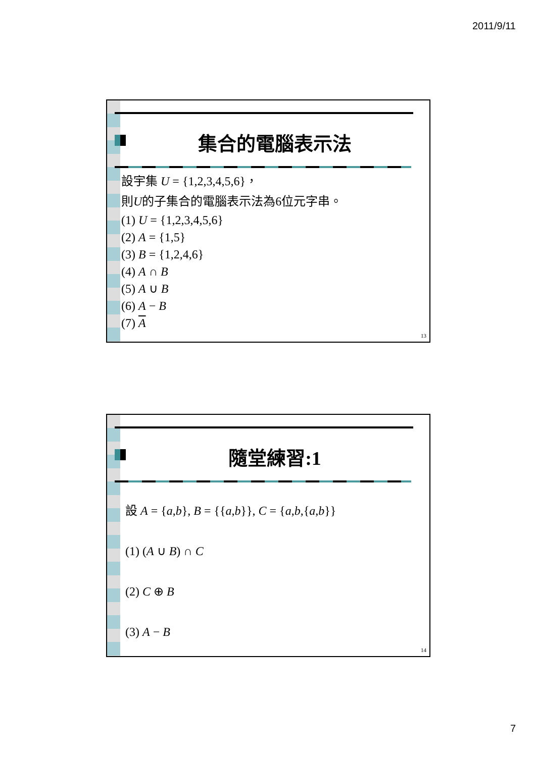2011/9/11
集合的電腦表示法
設宇集 U = {1,2,3,4,5,6}，
則U的子集合的電腦表示法為6位元字串。
(1) U = {1,2,3,4,5,6}
(2) A = {1,5}
(3) B = {1,2,4,6}
(4) A ∩ B
(5) A ∪ B
(6) A − B
(7) A
13
隨堂練習:1
設 A = {a,b}, B = {{a,b}}, C = {a,b,{a,b}}
(1) (A ∪ B) ∩ C
(2) C ⊕ B
(3) A − B
14
7